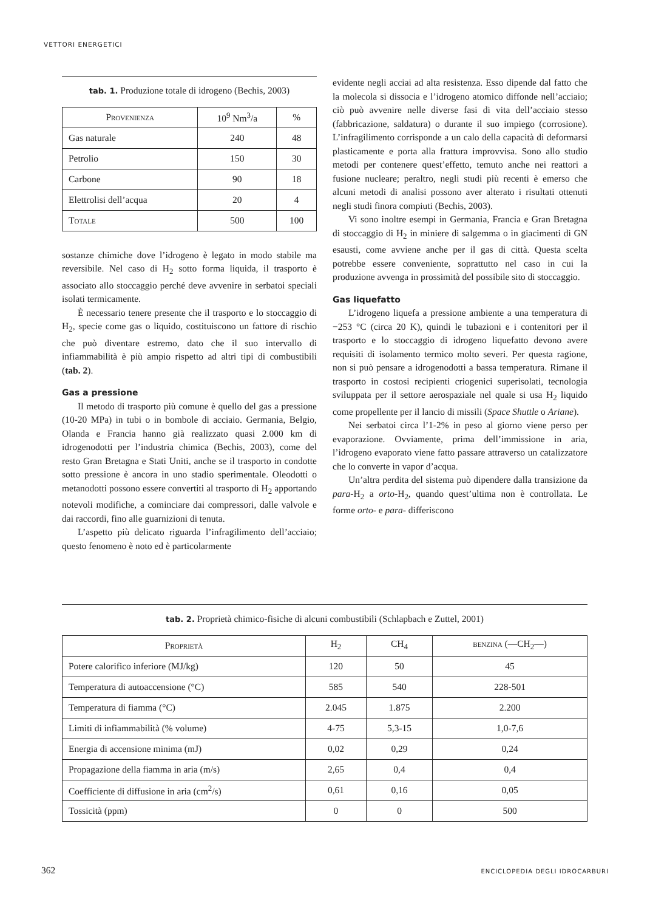VETTORI ENERGETICI
tab. 1. Produzione totale di idrogeno (Bechis, 2003)
| Provenienza | 10<sup>9</sup> Nm<sup>3</sup>/a | % |
| --- | --- | --- |
| Gas naturale | 240 | 48 |
| Petrolio | 150 | 30 |
| Carbone | 90 | 18 |
| Elettrolisi dell’acqua | 20 | 4 |
| Totale | 500 | 100 |
sostanze chimiche dove l’idrogeno è legato in modo stabile ma reversibile. Nel caso di H<sub>2</sub> sotto forma liquida, il trasporto è associato allo stoccaggio perché deve avvenire in serbatoi speciali isolati termicamente.
È necessario tenere presente che il trasporto e lo stoccaggio di H<sub>2</sub>, specie come gas o liquido, costituiscono un fattore di rischio che può diventare estremo, dato che il suo intervallo di infiammabilità è più ampio rispetto ad altri tipi di combustibili (tab. 2).
Gas a pressione
Il metodo di trasporto più comune è quello del gas a pressione (10-20 MPa) in tubi o in bombole di acciaio. Germania, Belgio, Olanda e Francia hanno già realizzato quasi 2.000 km di idrogenodotti per l’industria chimica (Bechis, 2003), come del resto Gran Bretagna e Stati Uniti, anche se il trasporto in condotte sotto pressione è ancora in uno stadio sperimentale. Oleodotti o metanodotti possono essere convertiti al trasporto di H<sub>2</sub> apportando notevoli modifiche, a cominciare dai compressori, dalle valvole e dai raccordi, fino alle guarnizioni di tenuta.
L’aspetto più delicato riguarda l’infragilimento dell’acciaio; questo fenomeno è noto ed è particolarmente
evidente negli acciai ad alta resistenza. Esso dipende dal fatto che la molecola si dissocia e l’idrogeno atomico diffonde nell’acciaio; ciò può avvenire nelle diverse fasi di vita dell’acciaio stesso (fabbricazione, saldatura) o durante il suo impiego (corrosione). L’infragilimento corrisponde a un calo della capacità di deformarsi plasticamente e porta alla frattura improvvisa. Sono allo studio metodi per contenere quest’effetto, temuto anche nei reattori a fusione nucleare; peraltro, negli studi più recenti è emerso che alcuni metodi di analisi possono aver alterato i risultati ottenuti negli studi finora compiuti (Bechis, 2003).
Vi sono inoltre esempi in Germania, Francia e Gran Bretagna di stoccaggio di H<sub>2</sub> in miniere di salgemma o in giacimenti di GN esausti, come avviene anche per il gas di città. Questa scelta potrebbe essere conveniente, soprattutto nel caso in cui la produzione avvenga in prossimità del possibile sito di stoccaggio.
Gas liquefatto
L’idrogeno liquefa a pressione ambiente a una temperatura di −253 °C (circa 20 K), quindi le tubazioni e i contenitori per il trasporto e lo stoccaggio di idrogeno liquefatto devono avere requisiti di isolamento termico molto severi. Per questa ragione, non si può pensare a idrogenodotti a bassa temperatura. Rimane il trasporto in costosi recipienti criogenici superisolati, tecnologia sviluppata per il settore aerospaziale nel quale si usa H<sub>2</sub> liquido come propellente per il lancio di missili (Space Shuttle o Ariane).
Nei serbatoi circa l’1-2% in peso al giorno viene perso per evaporazione. Ovviamente, prima dell’immissione in aria, l’idrogeno evaporato viene fatto passare attraverso un catalizzatore che lo converte in vapor d’acqua.
Un’altra perdita del sistema può dipendere dalla transizione da para-H<sub>2</sub> a orto-H<sub>2</sub>, quando quest’ultima non è controllata. Le forme orto- e para- differiscono
tab. 2. Proprietà chimico-fisiche di alcuni combustibili (Schlapbach e Zuttel, 2001)
| Proprietà | H<sub>2</sub> | CH<sub>4</sub> | benzina (—CH<sub>2</sub>—) |
| --- | --- | --- | --- |
| Potere calorifico inferiore (MJ/kg) | 120 | 50 | 45 |
| Temperatura di autoaccensione (°C) | 585 | 540 | 228-501 |
| Temperatura di fiamma (°C) | 2.045 | 1.875 | 2.200 |
| Limiti di infiammabilità (% volume) | 4-75 | 5,3-15 | 1,0-7,6 |
| Energia di accensione minima (mJ) | 0,02 | 0,29 | 0,24 |
| Propagazione della fiamma in aria (m/s) | 2,65 | 0,4 | 0,4 |
| Coefficiente di diffusione in aria (cm<sup>2</sup>/s) | 0,61 | 0,16 | 0,05 |
| Tossicità (ppm) | 0 | 0 | 500 |
362 ENCICLOPEDIA DEGLI IDROCARBURI